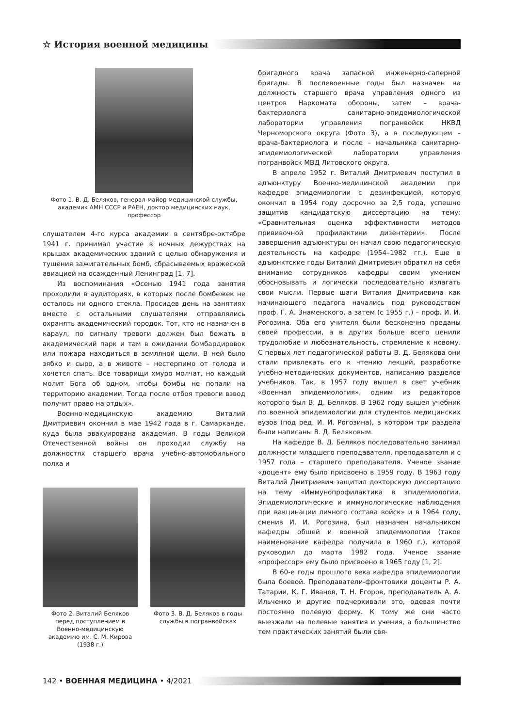☆ История военной медицины
Фото 1. В. Д. Беляков, генерал-майор медицинской службы, академик АМН СССР и РАЕН, доктор медицинских наук, профессор
слушателем 4-го курса академии в сентябре-октябре 1941 г. принимал участие в ночных дежурствах на крышах академических зданий с целью обнаружения и тушения зажигательных бомб, сбрасываемых вражеской авиацией на осажденный Ленинград [1, 7].
Из воспоминания «Осенью 1941 года занятия проходили в аудиториях, в которых после бомбежек не осталось ни одного стекла. Просидев день на занятиях вместе с остальными слушателями отправлялись охранять академический городок. Тот, кто не назначен в караул, по сигналу тревоги должен был бежать в академический парк и там в ожидании бомбардировок или пожара находиться в земляной щели. В ней было зябко и сыро, а в животе – нестерпимо от голода и хочется спать. Все товарищи хмуро молчат, но каждый молит Бога об одном, чтобы бомбы не попали на территорию академии. Тогда после отбоя тревоги взвод получит право на отдых».
Военно-медицинскую академию Виталий Дмитриевич окончил в мае 1942 года в г. Самарканде, куда была эвакуирована академия. В годы Великой Отечественной войны он проходил службу на должностях старшего врача учебно-автомобильного полка и
Фото 2. Виталий Беляков перед поступлением в Военно-медицинскую академию им. С. М. Кирова (1938 г.)
Фото 3. В. Д. Беляков в годы службы в погранвойсках
бригадного врача запасной инженерно-саперной бригады. В послевоенные годы был назначен на должность старшего врача управления одного из центров Наркомата обороны, затем – врача-бактериолога санитарно-эпидемиологической лаборатории управления погранвойск НКВД Черноморского округа (Фото 3), а в последующем – врача-бактериолога и после – начальника санитарно-эпидемиологической лаборатории управления погранвойск МВД Литовского округа.
В апреле 1952 г. Виталий Дмитриевич поступил в адъюнктуру Военно-медицинской академии при кафедре эпидемиологии с дезинфекцией, которую окончил в 1954 году досрочно за 2,5 года, успешно защитив кандидатскую диссертацию на тему: «Сравнительная оценка эффективности методов прививочной профилактики дизентерии». После завершения адъюнктуры он начал свою педагогическую деятельность на кафедре (1954–1982 гг.). Еще в адъюнктские годы Виталий Дмитриевич обратил на себя внимание сотрудников кафедры своим умением обосновывать и логически последовательно излагать свои мысли. Первые шаги Виталия Дмитриевича как начинающего педагога начались под руководством проф. Г. А. Знаменского, а затем (с 1955 г.) – проф. И. И. Рогозина. Оба его учителя были бесконечно преданы своей профессии, а в других больше всего ценили трудолюбие и любознательность, стремление к новому. С первых лет педагогической работы В. Д. Белякова они стали привлекать его к чтению лекций, разработке учебно-методических документов, написанию разделов учебников. Так, в 1957 году вышел в свет учебник «Военная эпидемиология», одним из редакторов которого был В. Д. Беляков. В 1962 году вышел учебник по военной эпидемиологии для студентов медицинских вузов (под ред. И. И. Рогозина), в котором три раздела были написаны В. Д. Беляковым.
На кафедре В. Д. Беляков последовательно занимал должности младшего преподавателя, преподавателя и с 1957 года – старшего преподавателя. Ученое звание «доцент» ему было присвоено в 1959 году. В 1963 году Виталий Дмитриевич защитил докторскую диссертацию на тему «Иммунопрофилактика в эпидемиологии. Эпидемиологические и иммунологические наблюдения при вакцинации личного состава войск» и в 1964 году, сменив И. И. Рогозина, был назначен начальником кафедры общей и военной эпидемиологии (такое наименование кафедра получила в 1960 г.), которой руководил до марта 1982 года. Ученое звание «профессор» ему было присвоено в 1965 году [1, 2].
В 60-е годы прошлого века кафедра эпидемиологии была боевой. Преподаватели-фронтовики доценты Р. А. Татарии, К. Г. Иванов, Т. Н. Егоров, преподаватель А. А. Ильченко и другие подчеркивали это, одевая почти постоянно полевую форму. К тому же они часто выезжали на полевые занятия и учения, а большинство тем практических занятий были свя-
142 • ВОЕННАЯ МЕДИЦИНА • 4/2021